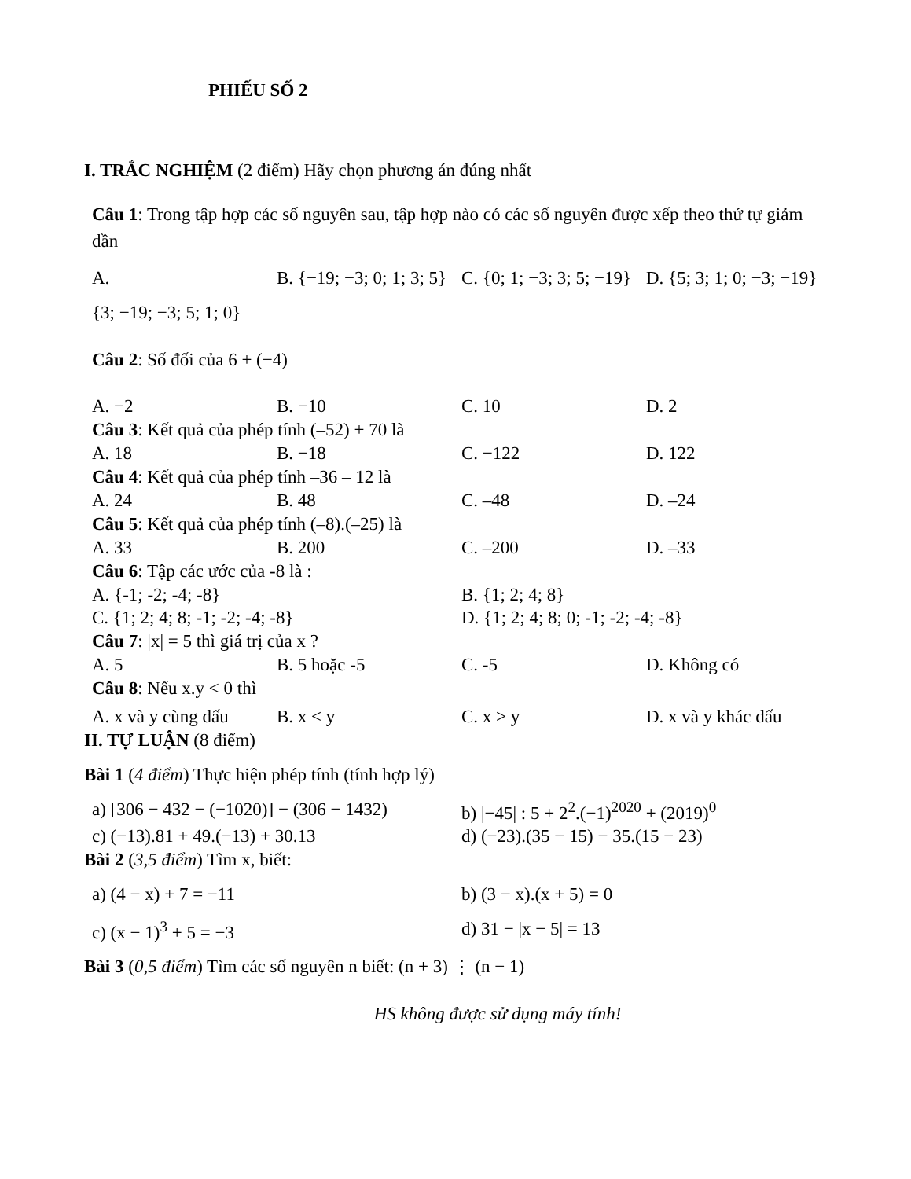PHIẾU SỐ 2
I. TRẮC NGHIỆM (2 điểm) Hãy chọn phương án đúng nhất
Câu 1: Trong tập hợp các số nguyên sau, tập hợp nào có các số nguyên được xếp theo thứ tự giảm dần
A. B. {−19; −3; 0; 1; 3; 5} C. {0; 1; −3; 3; 5; −19} D. {5; 3; 1; 0; −3; −19}
{3; −19; −3; 5; 1; 0}
Câu 2: Số đối của 6 + (−4)
A. −2 B. −10 C. 10 D. 2
Câu 3: Kết quả của phép tính (–52) + 70 là
A. 18 B. −18 C. −122 D. 122
Câu 4: Kết quả của phép tính –36 – 12 là
A. 24 B. 48 C. –48 D. –24
Câu 5: Kết quả của phép tính (–8).(–25) là
A. 33 B. 200 C. –200 D. –33
Câu 6: Tập các ước của -8 là :
A. {-1; -2; -4; -8} B. {1; 2; 4; 8}
C. {1; 2; 4; 8; -1; -2; -4; -8} D. {1; 2; 4; 8; 0; -1; -2; -4; -8}
Câu 7: |x| = 5 thì giá trị của x ?
A. 5 B. 5 hoặc -5 C. -5 D. Không có
Câu 8: Nếu x.y < 0 thì
A. x và y cùng dấu B. x < y C. x > y D. x và y khác dấu
II. TỰ LUẬN (8 điểm)
Bài 1 (4 điểm) Thực hiện phép tính (tính hợp lý)
a) [306 − 432 − (−1020)] − (306 − 1432) b) |−45| : 5 + 2<sup>2</sup>.(−1)<sup>2020</sup> + (2019)<sup>0</sup>
c) (−13).81 + 49.(−13) + 30.13 d) (−23).(35 − 15) − 35.(15 − 23)
Bài 2 (3,5 điểm) Tìm x, biết:
a) (4 − x) + 7 = −11 b) (3 − x).(x + 5) = 0
c) (x − 1)<sup>3</sup> + 5 = −3 d) 31 − |x − 5| = 13
Bài 3 (0,5 điểm) Tìm các số nguyên n biết: (n + 3) ⋮ (n − 1)
HS không được sử dụng máy tính!